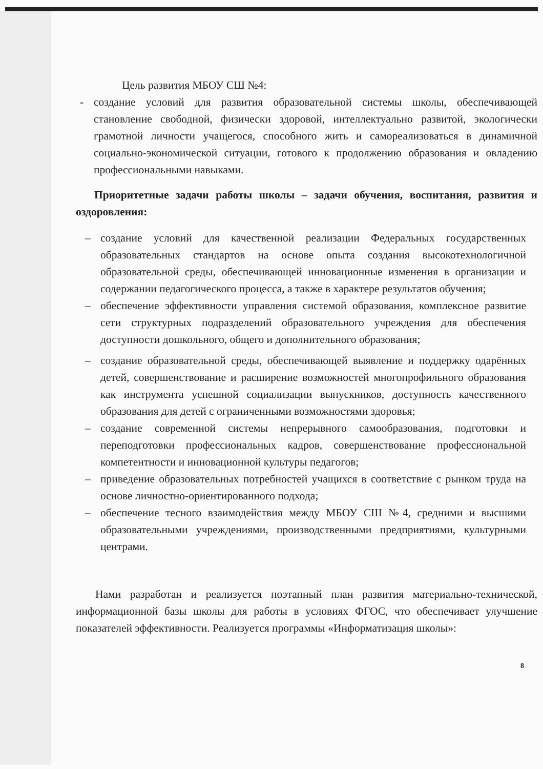Цель развития МБОУ СШ №4:
- создание условий для развития образовательной системы школы, обеспечивающей становление свободной, физически здоровой, интеллектуально развитой, экологически грамотной личности учащегося, способного жить и самореализоваться в динамичной социально-экономической ситуации, готового к продолжению образования и овладению профессиональными навыками.
Приоритетные задачи работы школы – задачи обучения, воспитания, развития и оздоровления:
– создание условий для качественной реализации Федеральных государственных образовательных стандартов на основе опыта создания высокотехнологичной образовательной среды, обеспечивающей инновационные изменения в организации и содержании педагогического процесса, а также в характере результатов обучения;
– обеспечение эффективности управления системой образования, комплексное развитие сети структурных подразделений образовательного учреждения для обеспечения доступности дошкольного, общего и дополнительного образования;
– создание образовательной среды, обеспечивающей выявление и поддержку одарённых детей, совершенствование и расширение возможностей многопрофильного образования как инструмента успешной социализации выпускников, доступность качественного образования для детей с ограниченными возможностями здоровья;
– создание современной системы непрерывного самообразования, подготовки и переподготовки профессиональных кадров, совершенствование профессиональной компетентности и инновационной культуры педагогов;
– приведение образовательных потребностей учащихся в соответствие с рынком труда на основе личностно-ориентированного подхода;
– обеспечение тесного взаимодействия между МБОУ СШ №4, средними и высшими образовательными учреждениями, производственными предприятиями, культурными центрами.
Нами разработан и реализуется поэтапный план развития материально-технической, информационной базы школы для работы в условиях ФГОС, что обеспечивает улучшение показателей эффективности. Реализуется программы «Информатизация школы»:
8